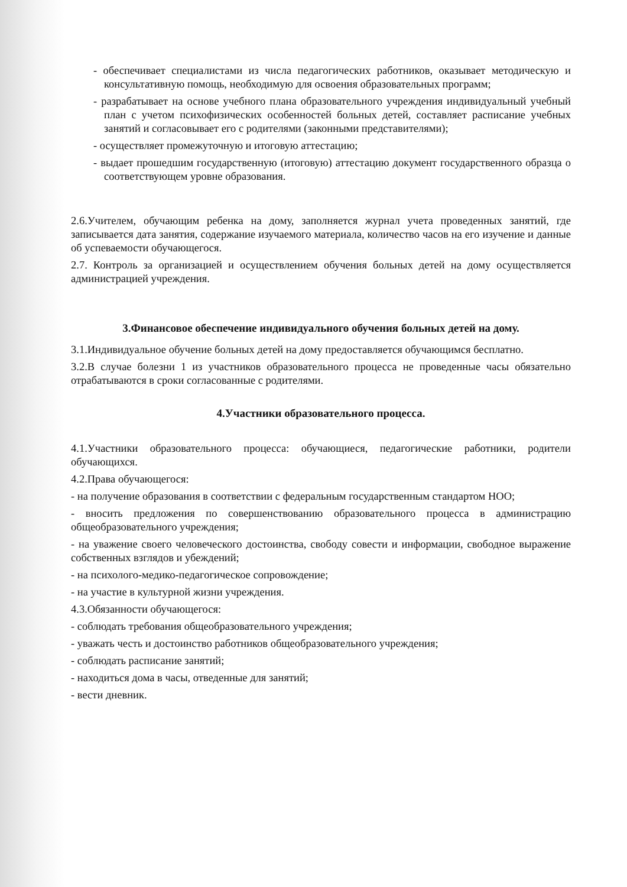- обеспечивает специалистами из числа педагогических работников, оказывает методическую и консультативную помощь, необходимую для освоения образовательных программ;
- разрабатывает на основе учебного плана образовательного учреждения индивидуальный учебный план с учетом психофизических особенностей больных детей, составляет расписание учебных занятий и согласовывает его с родителями (законными представителями);
- осуществляет промежуточную и итоговую аттестацию;
- выдает прошедшим государственную (итоговую) аттестацию документ государственного образца о соответствующем уровне образования.
2.6.Учителем, обучающим ребенка на дому, заполняется журнал учета проведенных занятий, где записывается дата занятия, содержание изучаемого материала, количество часов на его изучение и данные об успеваемости обучающегося.
2.7. Контроль за организацией и осуществлением обучения больных детей на дому осуществляется администрацией учреждения.
3.Финансовое обеспечение индивидуального обучения больных детей на дому.
3.1.Индивидуальное обучение больных детей на дому предоставляется обучающимся бесплатно.
3.2.В случае болезни 1 из участников образовательного процесса не проведенные часы обязательно отрабатываются в сроки согласованные с родителями.
4.Участники образовательного процесса.
4.1.Участники образовательного процесса: обучающиеся, педагогические работники, родители обучающихся.
4.2.Права обучающегося:
- на получение образования в соответствии с федеральным государственным стандартом НОО;
- вносить предложения по совершенствованию образовательного процесса в администрацию общеобразовательного учреждения;
- на уважение своего человеческого достоинства, свободу совести и информации, свободное выражение собственных взглядов и убеждений;
- на психолого-медико-педагогическое сопровождение;
- на участие в культурной жизни учреждения.
4.3.Обязанности обучающегося:
- соблюдать требования общеобразовательного учреждения;
- уважать честь и достоинство работников общеобразовательного учреждения;
- соблюдать расписание занятий;
- находиться дома в часы, отведенные для занятий;
- вести дневник.